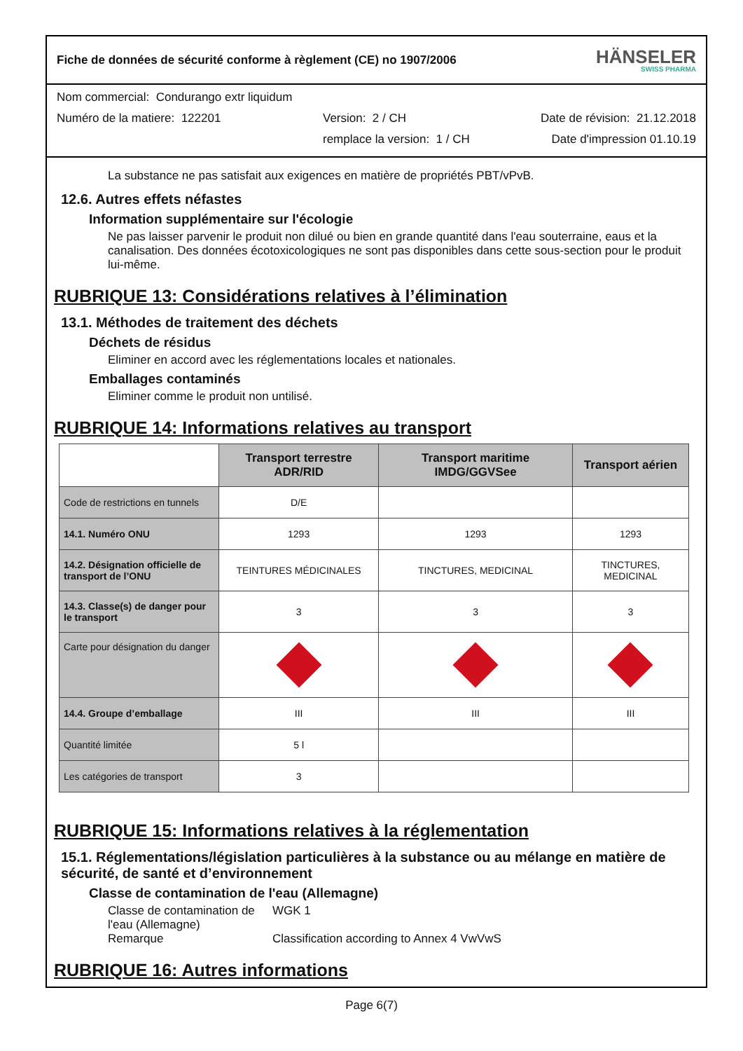Fiche de données de sécurité conforme à règlement (CE) no 1907/2006 HÄNSELER
SWISS PHARMA
Nom commercial: Condurango extr liquidum
Numéro de la matiere: 122201 Version: 2 / CH Date de révision: 21.12.2018
remplace la version: 1 / CH Date d'impression 01.10.19
La substance ne pas satisfait aux exigences en matière de propriétés PBT/vPvB.
12.6. Autres effets néfastes
Information supplémentaire sur l'écologie
Ne pas laisser parvenir le produit non dilué ou bien en grande quantité dans l'eau souterraine, eaus et la canalisation. Des données écotoxicologiques ne sont pas disponibles dans cette sous-section pour le produit lui-même.
RUBRIQUE 13: Considérations relatives à l’élimination
13.1. Méthodes de traitement des déchets
Déchets de résidus
Eliminer en accord avec les réglementations locales et nationales.
Emballages contaminés
Eliminer comme le produit non untilisé.
RUBRIQUE 14: Informations relatives au transport
| | Transport terrestre ADR/RID | Transport maritime IMDG/GGVSee | Transport aérien |
| --- | --- | --- | --- |
| Code de restrictions en tunnels | D/E | | |
| 14.1. Numéro ONU | 1293 | 1293 | 1293 |
| 14.2. Désignation officielle de transport de l’ONU | TEINTURES MÉDICINALES | TINCTURES, MEDICINAL | TINCTURES, MEDICINAL |
| 14.3. Classe(s) de danger pour le transport | 3 | 3 | 3 |
| Carte pour désignation du danger | | | |
| 14.4. Groupe d’emballage | III | III | III |
| Quantité limitée | 5 l | | |
| Les catégories de transport | 3 | | |
RUBRIQUE 15: Informations relatives à la réglementation
15.1. Réglementations/législation particulières à la substance ou au mélange en matière de sécurité, de santé et d’environnement
Classe de contamination de l'eau (Allemagne)
Classe de contamination de l'eau (Allemagne) WGK 1
Remarque Classification according to Annex 4 VwVwS
RUBRIQUE 16: Autres informations
Page 6(7)